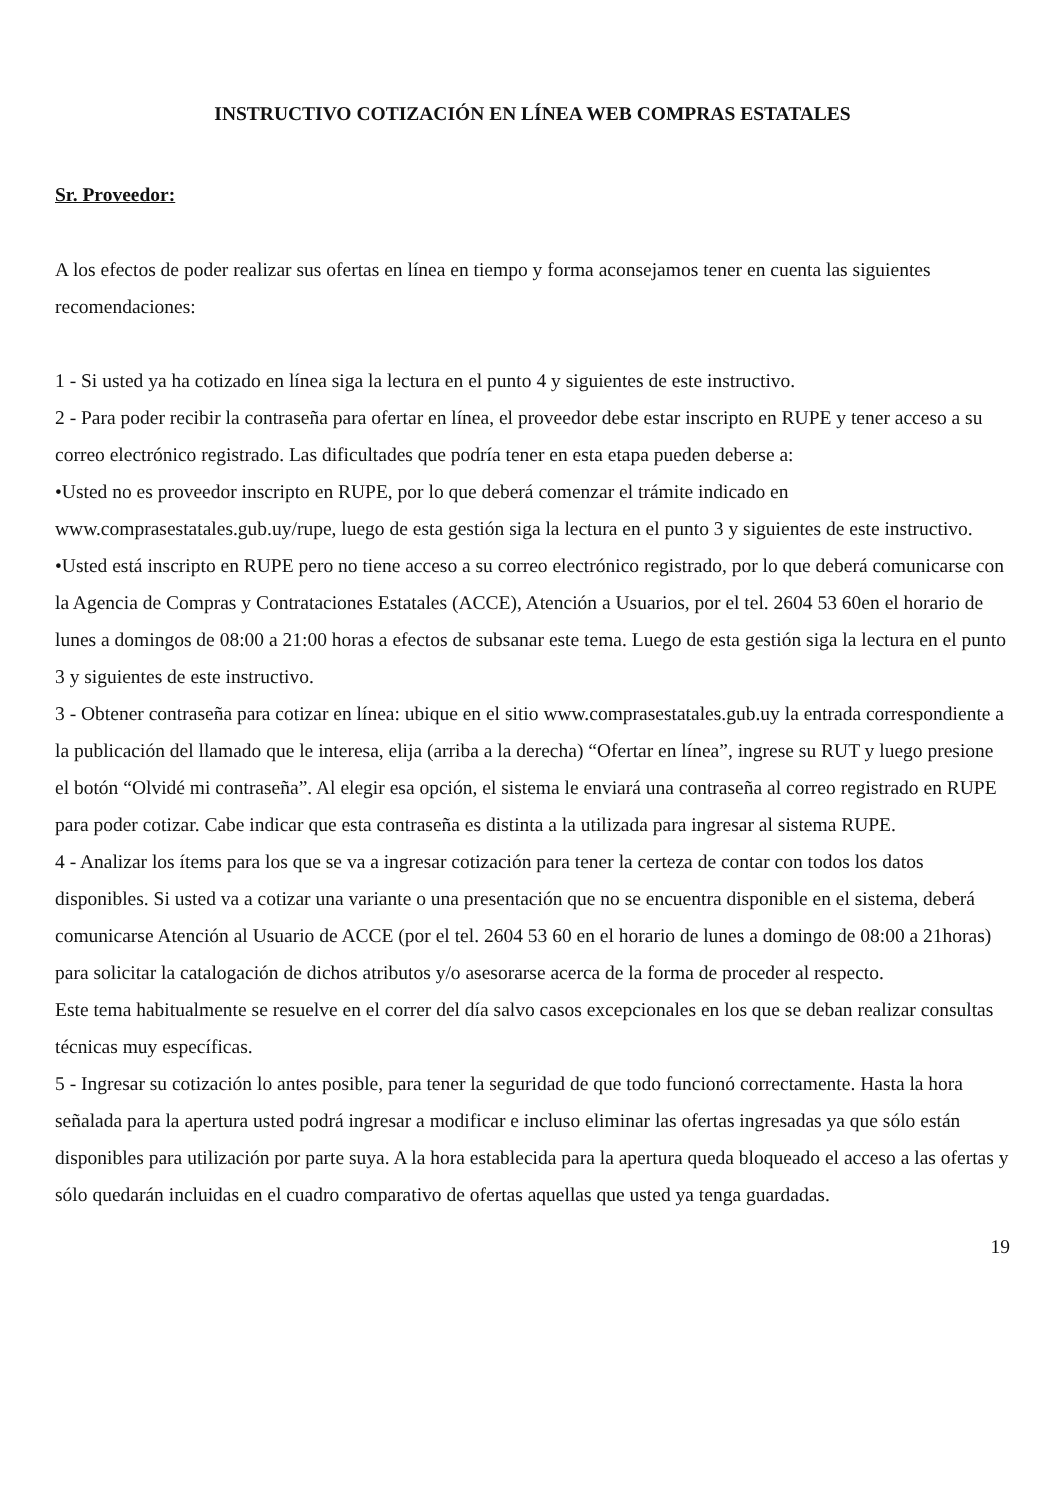INSTRUCTIVO COTIZACIÓN EN LÍNEA WEB COMPRAS ESTATALES
Sr. Proveedor:
A los efectos de poder realizar sus ofertas en línea en tiempo y forma aconsejamos tener en cuenta las siguientes recomendaciones:
1 - Si usted ya ha cotizado en línea siga la lectura en el punto 4 y siguientes de este instructivo.
2 - Para poder recibir la contraseña para ofertar en línea, el proveedor debe estar inscripto en RUPE y tener acceso a su correo electrónico registrado. Las dificultades que podría tener en esta etapa pueden deberse a:
•Usted no es proveedor inscripto en RUPE, por lo que deberá comenzar el trámite indicado en www.comprasestatales.gub.uy/rupe, luego de esta gestión siga la lectura en el punto 3 y siguientes de este instructivo.
•Usted está inscripto en RUPE pero no tiene acceso a su correo electrónico registrado, por lo que deberá comunicarse con la Agencia de Compras y Contrataciones Estatales (ACCE), Atención a Usuarios, por el tel. 2604 53 60en el horario de lunes a domingos de 08:00 a 21:00 horas a efectos de subsanar este tema. Luego de esta gestión siga la lectura en el punto 3 y siguientes de este instructivo.
3 - Obtener contraseña para cotizar en línea: ubique en el sitio www.comprasestatales.gub.uy la entrada correspondiente a la publicación del llamado que le interesa, elija (arriba a la derecha) “Ofertar en línea”, ingrese su RUT y luego presione el botón “Olvidé mi contraseña”. Al elegir esa opción, el sistema le enviará una contraseña al correo registrado en RUPE para poder cotizar. Cabe indicar que esta contraseña es distinta a la utilizada para ingresar al sistema RUPE.
4 - Analizar los ítems para los que se va a ingresar cotización para tener la certeza de contar con todos los datos disponibles. Si usted va a cotizar una variante o una presentación que no se encuentra disponible en el sistema, deberá comunicarse Atención al Usuario de ACCE (por el tel. 2604 53 60 en el horario de lunes a domingo de 08:00 a 21horas) para solicitar la catalogación de dichos atributos y/o asesorarse acerca de la forma de proceder al respecto.
Este tema habitualmente se resuelve en el correr del día salvo casos excepcionales en los que se deban realizar consultas técnicas muy específicas.
5 - Ingresar su cotización lo antes posible, para tener la seguridad de que todo funcionó correctamente. Hasta la hora señalada para la apertura usted podrá ingresar a modificar e incluso eliminar las ofertas ingresadas ya que sólo están disponibles para utilización por parte suya. A la hora establecida para la apertura queda bloqueado el acceso a las ofertas y sólo quedarán incluidas en el cuadro comparativo de ofertas aquellas que usted ya tenga guardadas.
19